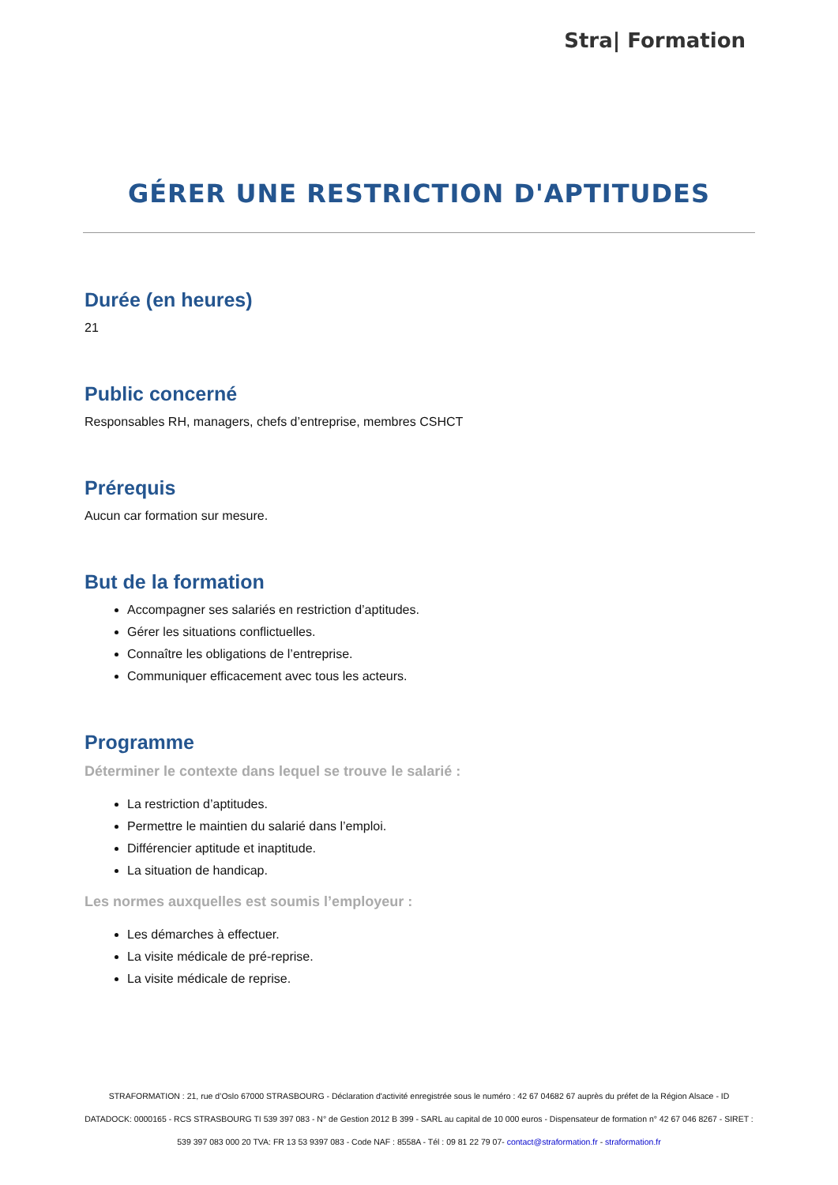Stra| Formation
GÉRER UNE RESTRICTION D'APTITUDES
Durée (en heures)
21
Public concerné
Responsables RH, managers, chefs d’entreprise, membres CSHCT
Prérequis
Aucun car formation sur mesure.
But de la formation
Accompagner ses salariés en restriction d’aptitudes.
Gérer les situations conflictuelles.
Connaître les obligations de l’entreprise.
Communiquer efficacement avec tous les acteurs.
Programme
Déterminer le contexte dans lequel se trouve le salarié :
La restriction d’aptitudes.
Permettre le maintien du salarié dans l’emploi.
Différencier aptitude et inaptitude.
La situation de handicap.
Les normes auxquelles est soumis l’employeur :
Les démarches à effectuer.
La visite médicale de pré-reprise.
La visite médicale de reprise.
STRAFORMATION : 21, rue d’Oslo 67000 STRASBOURG - Déclaration d'activité enregistrée sous le numéro : 42 67 04682 67 auprès du préfet de la Région Alsace - ID DATADOCK: 0000165 - RCS STRASBOURG TI 539 397 083 - N° de Gestion 2012 B 399 - SARL au capital de 10 000 euros - Dispensateur de formation n° 42 67 046 8267 - SIRET : 539 397 083 000 20 TVA: FR 13 53 9397 083 - Code NAF : 8558A - Tél : 09 81 22 79 07- contact@straformation.fr - straformation.fr